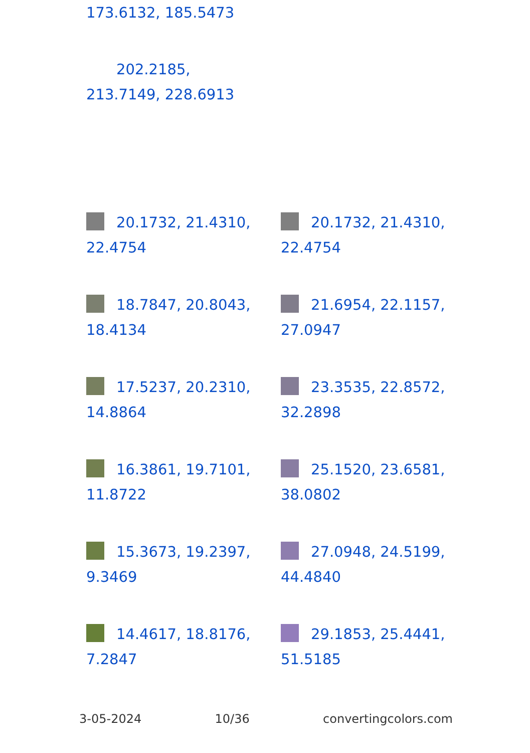173.6132, 185.5473
202.2185, 213.7149, 228.6913
20.1732, 21.4310, 22.4754
20.1732, 21.4310, 22.4754
18.7847, 20.8043, 18.4134
21.6954, 22.1157, 27.0947
17.5237, 20.2310, 14.8864
23.3535, 22.8572, 32.2898
16.3861, 19.7101, 11.8722
25.1520, 23.6581, 38.0802
15.3673, 19.2397, 9.3469
27.0948, 24.5199, 44.4840
14.4617, 18.8176, 7.2847
29.1853, 25.4441, 51.5185
3-05-2024 10/36 convertingcolors.com